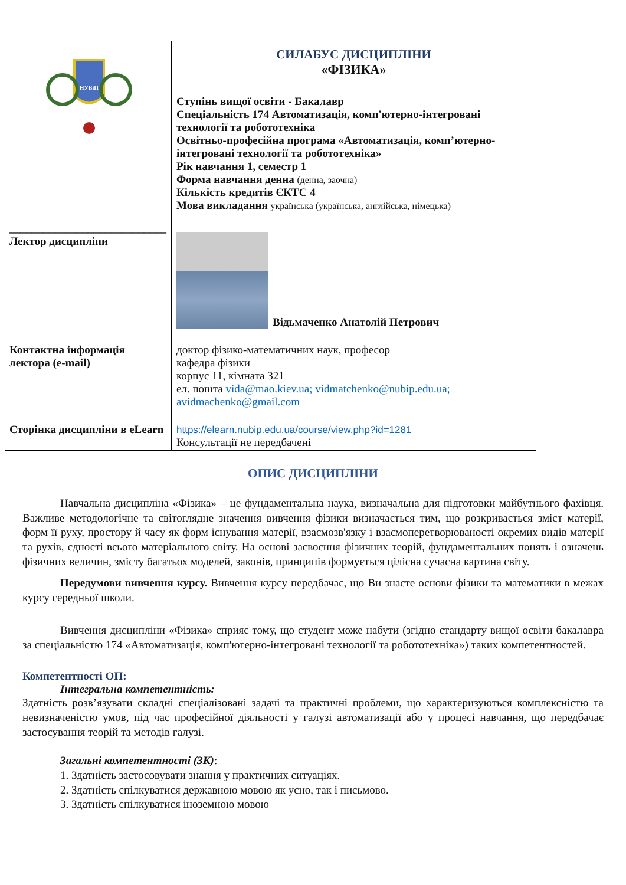| НУБіП | СИЛАБУС ДИСЦИПЛІНИ «ФІЗИКА» Ступінь вищої освіти - Бакалавр Спеціальність 174 Автоматизація, комп'ютерно-інтегровані технології та робототехніка Освітньо-професійна програма «Автоматизація, комп’ютерно-інтегровані технології та робототехніка» Рік навчання 1, семестр 1 Форма навчання денна (денна, заочна) Кількість кредитів ЄКТС 4 Мова викладання українська (українська, англійська, німецька) |
| ____________________________ Лектор дисципліни | Відьмаченко Анатолій Петрович |
| Контактна інформація лектора (e-mail) | доктор фізико-математичних наук, професор кафедра фізики корпус 11, кімната 321 ел. пошта vida@mao.kiev.ua; vidmatchenko@nubip.edu.ua; avidmachenko@gmail.com |
| Сторінка дисципліни в eLearn | https://elearn.nubip.edu.ua/course/view.php?id=1281 Консультації не передбачені |
ОПИС ДИСЦИПЛІНИ
Навчальна дисципліна «Фізика» – це фундаментальна наука, визначальна для підготовки майбутнього фахівця. Важливе методологічне та світоглядне значення вивчення фізики визначається тим, що розкривається зміст матерії, форм її руху, простору й часу як форм існування матерії, взаємозв'язку і взаємоперетворюваності окремих видів матерії та рухів, єдності всього матеріального світу. На основі засвоєння фізичних теорій, фундаментальних понять і означень фізичних величин, змісту багатьох моделей, законів, принципів формується цілісна сучасна картина світу.
Передумови вивчення курсу. Вивчення курсу передбачає, що Ви знаєте основи фізики та математики в межах курсу середньої школи.
Вивчення дисципліни «Фізика» сприяє тому, що студент може набути (згідно стандарту вищої освіти бакалавра за спеціальністю 174 «Автоматизація, комп'ютерно-інтегровані технології та робототехніка») таких компетентностей.
Компетентності ОП:
Інтегральна компетентність:
Здатність розв’язувати складні спеціалізовані задачі та практичні проблеми, що характеризуються комплексністю та невизначеністю умов, під час професійної діяльності у галузі автоматизації або у процесі навчання, що передбачає застосування теорій та методів галузі.
Загальні компетентності (ЗК):
1. Здатність застосовувати знання у практичних ситуаціях.
2. Здатність спілкуватися державною мовою як усно, так і письмово.
3. Здатність спілкуватися іноземною мовою